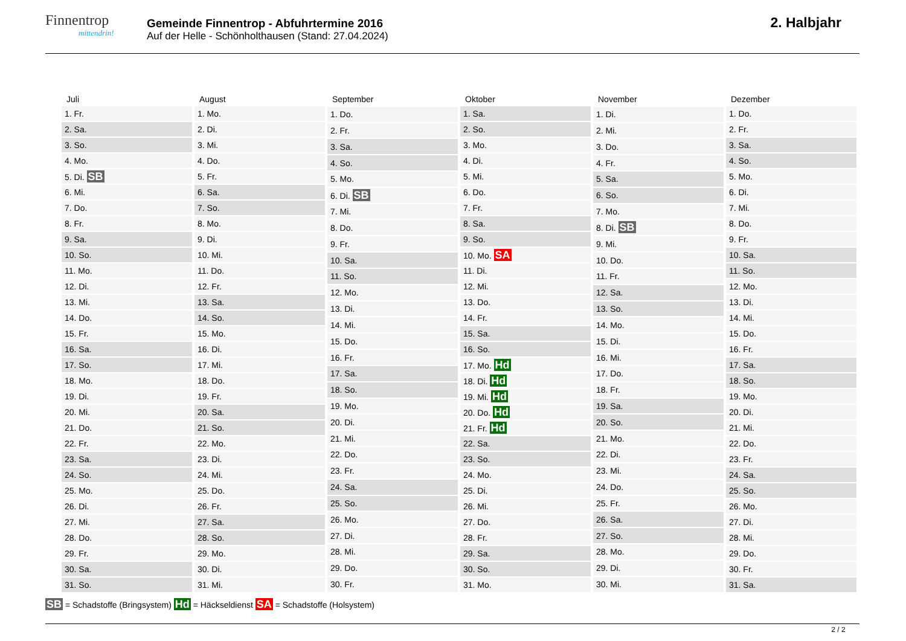Finnentrop
mittendrin!
Gemeinde Finnentrop - Abfuhrtermine 2016
Auf der Helle - Schönholthausen (Stand: 27.04.2024)
2. Halbjahr
| Juli |
| --- |
| 1. Fr. |
| 2. Sa. |
| 3. So. |
| 4. Mo. |
| 5. Di. SB |
| 6. Mi. |
| 7. Do. |
| 8. Fr. |
| 9. Sa. |
| 10. So. |
| 11. Mo. |
| 12. Di. |
| 13. Mi. |
| 14. Do. |
| 15. Fr. |
| 16. Sa. |
| 17. So. |
| 18. Mo. |
| 19. Di. |
| 20. Mi. |
| 21. Do. |
| 22. Fr. |
| 23. Sa. |
| 24. So. |
| 25. Mo. |
| 26. Di. |
| 27. Mi. |
| 28. Do. |
| 29. Fr. |
| 30. Sa. |
| 31. So. |
| August |
| --- |
| 1. Mo. |
| 2. Di. |
| 3. Mi. |
| 4. Do. |
| 5. Fr. |
| 6. Sa. |
| 7. So. |
| 8. Mo. |
| 9. Di. |
| 10. Mi. |
| 11. Do. |
| 12. Fr. |
| 13. Sa. |
| 14. So. |
| 15. Mo. |
| 16. Di. |
| 17. Mi. |
| 18. Do. |
| 19. Fr. |
| 20. Sa. |
| 21. So. |
| 22. Mo. |
| 23. Di. |
| 24. Mi. |
| 25. Do. |
| 26. Fr. |
| 27. Sa. |
| 28. So. |
| 29. Mo. |
| 30. Di. |
| 31. Mi. |
| September |
| --- |
| 1. Do. |
| 2. Fr. |
| 3. Sa. |
| 4. So. |
| 5. Mo. |
| 6. Di. SB |
| 7. Mi. |
| 8. Do. |
| 9. Fr. |
| 10. Sa. |
| 11. So. |
| 12. Mo. |
| 13. Di. |
| 14. Mi. |
| 15. Do. |
| 16. Fr. |
| 17. Sa. |
| 18. So. |
| 19. Mo. |
| 20. Di. |
| 21. Mi. |
| 22. Do. |
| 23. Fr. |
| 24. Sa. |
| 25. So. |
| 26. Mo. |
| 27. Di. |
| 28. Mi. |
| 29. Do. |
| 30. Fr. |
| Oktober |
| --- |
| 1. Sa. |
| 2. So. |
| 3. Mo. |
| 4. Di. |
| 5. Mi. |
| 6. Do. |
| 7. Fr. |
| 8. Sa. |
| 9. So. |
| 10. Mo. SA |
| 11. Di. |
| 12. Mi. |
| 13. Do. |
| 14. Fr. |
| 15. Sa. |
| 16. So. |
| 17. Mo. Hd |
| 18. Di. Hd |
| 19. Mi. Hd |
| 20. Do. Hd |
| 21. Fr. Hd |
| 22. Sa. |
| 23. So. |
| 24. Mo. |
| 25. Di. |
| 26. Mi. |
| 27. Do. |
| 28. Fr. |
| 29. Sa. |
| 30. So. |
| 31. Mo. |
| November |
| --- |
| 1. Di. |
| 2. Mi. |
| 3. Do. |
| 4. Fr. |
| 5. Sa. |
| 6. So. |
| 7. Mo. |
| 8. Di. SB |
| 9. Mi. |
| 10. Do. |
| 11. Fr. |
| 12. Sa. |
| 13. So. |
| 14. Mo. |
| 15. Di. |
| 16. Mi. |
| 17. Do. |
| 18. Fr. |
| 19. Sa. |
| 20. So. |
| 21. Mo. |
| 22. Di. |
| 23. Mi. |
| 24. Do. |
| 25. Fr. |
| 26. Sa. |
| 27. So. |
| 28. Mo. |
| 29. Di. |
| 30. Mi. |
| Dezember |
| --- |
| 1. Do. |
| 2. Fr. |
| 3. Sa. |
| 4. So. |
| 5. Mo. |
| 6. Di. |
| 7. Mi. |
| 8. Do. |
| 9. Fr. |
| 10. Sa. |
| 11. So. |
| 12. Mo. |
| 13. Di. |
| 14. Mi. |
| 15. Do. |
| 16. Fr. |
| 17. Sa. |
| 18. So. |
| 19. Mo. |
| 20. Di. |
| 21. Mi. |
| 22. Do. |
| 23. Fr. |
| 24. Sa. |
| 25. So. |
| 26. Mo. |
| 27. Di. |
| 28. Mi. |
| 29. Do. |
| 30. Fr. |
| 31. Sa. |
SB = Schadstoffe (Bringsystem) Hd = Häckseldienst SA = Schadstoffe (Holsystem)
2 / 2